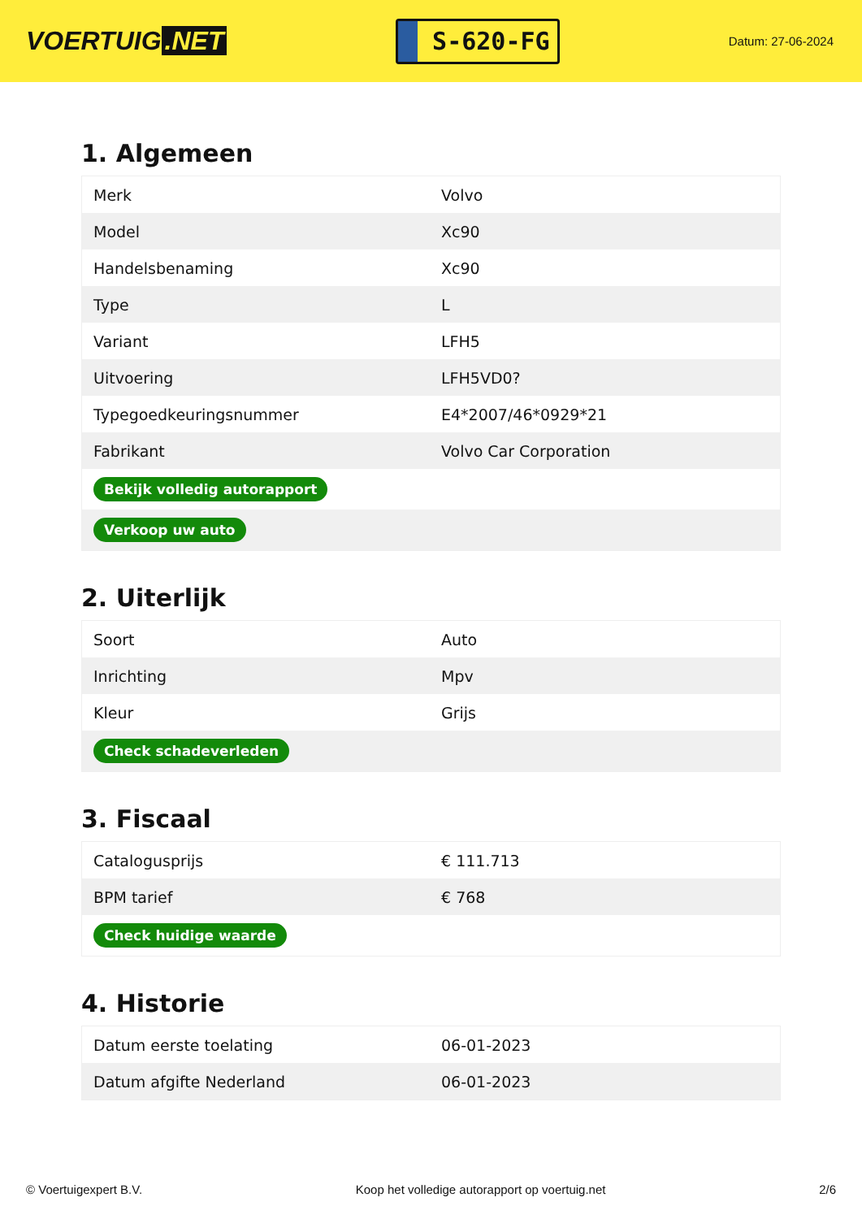VOERTUIG.NET
S-620-FG
Datum: 27-06-2024
1. Algemeen
| Merk | Volvo |
| Model | Xc90 |
| Handelsbenaming | Xc90 |
| Type | L |
| Variant | LFH5 |
| Uitvoering | LFH5VD0? |
| Typegoedkeuringsnummer | E4*2007/46*0929*21 |
| Fabrikant | Volvo Car Corporation |
| Bekijk volledig autorapport | |
| Verkoop uw auto | |
2. Uiterlijk
| Soort | Auto |
| Inrichting | Mpv |
| Kleur | Grijs |
| Check schadeverleden | |
3. Fiscaal
| Catalogusprijs | € 111.713 |
| BPM tarief | € 768 |
| Check huidige waarde | |
4. Historie
| Datum eerste toelating | 06-01-2023 |
| Datum afgifte Nederland | 06-01-2023 |
© Voertuigexpert B.V. Koop het volledige autorapport op voertuig.net 2/6